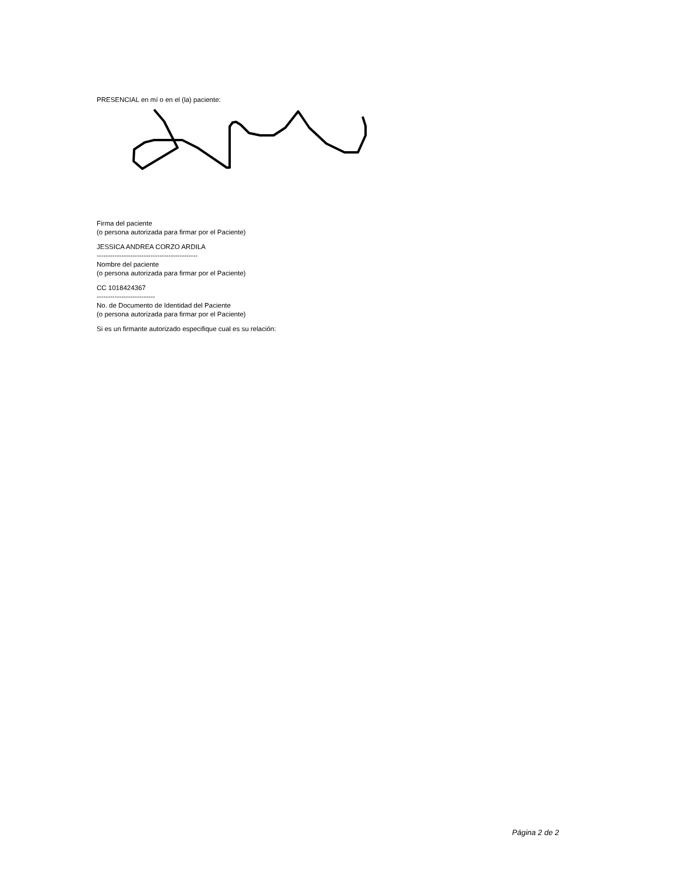PRESENCIAL en mí o en el (la) paciente:
Firma del paciente
(o persona autorizada para firmar por el Paciente)
JESSICA ANDREA CORZO ARDILA
---------------------------------------------
Nombre del paciente
(o persona autorizada para firmar por el Paciente)
CC 1018424367
--------------------------
No. de Documento de Identidad del Paciente
(o persona autorizada para firmar por el Paciente)
Si es un firmante autorizado especifique cual es su relación:
Página 2 de 2